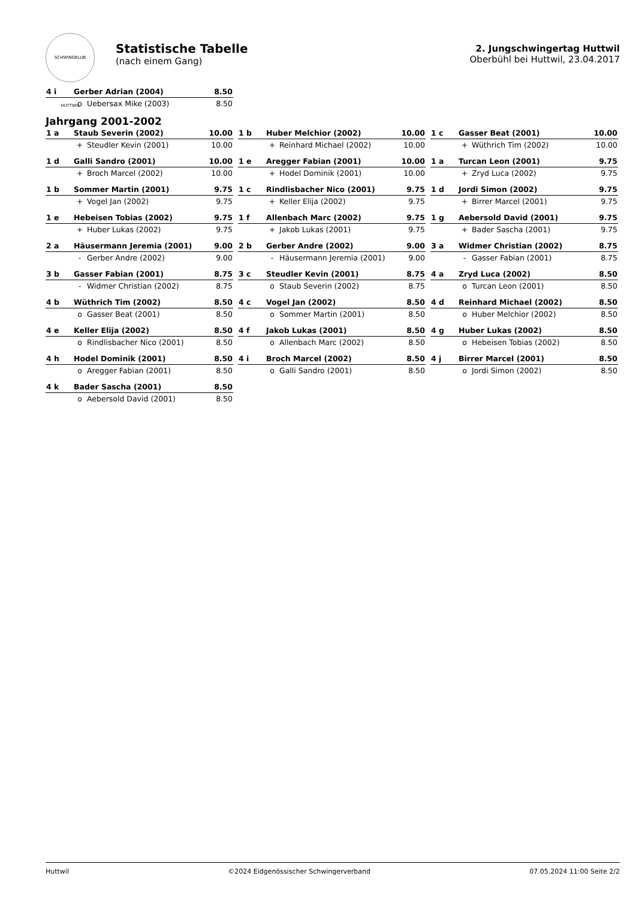SCHWINGKLUB HUTTWIL
Statistische Tabelle
(nach einem Gang)
2. Jungschwingertag Huttwil
Oberbühl bei Huttwil, 23.04.2017
| 4 i | Gerber Adrian (2004) | | 8.50 |
| | o | Uebersax Mike (2003) | 8.50 |
Jahrgang 2001-2002
| 1 a | Staub Severin (2002) | | 10.00 |
| | + | Steudler Kevin (2001) | 10.00 |
| 1 b | Huber Melchior (2002) | | 10.00 |
| | + | Reinhard Michael (2002) | 10.00 |
| 1 c | Gasser Beat (2001) | | 10.00 |
| | + | Wüthrich Tim (2002) | 10.00 |
| 1 d | Galli Sandro (2001) | | 10.00 |
| | + | Broch Marcel (2002) | 10.00 |
| 1 e | Aregger Fabian (2001) | | 10.00 |
| | + | Hodel Dominik (2001) | 10.00 |
| 1 a | Turcan Leon (2001) | | 9.75 |
| | + | Zryd Luca (2002) | 9.75 |
| 1 b | Sommer Martin (2001) | | 9.75 |
| | + | Vogel Jan (2002) | 9.75 |
| 1 c | Rindlisbacher Nico (2001) | | 9.75 |
| | + | Keller Elija (2002) | 9.75 |
| 1 d | Jordi Simon (2002) | | 9.75 |
| | + | Birrer Marcel (2001) | 9.75 |
| 1 e | Hebeisen Tobias (2002) | | 9.75 |
| | + | Huber Lukas (2002) | 9.75 |
| 1 f | Allenbach Marc (2002) | | 9.75 |
| | + | Jakob Lukas (2001) | 9.75 |
| 1 g | Aebersold David (2001) | | 9.75 |
| | + | Bader Sascha (2001) | 9.75 |
| 2 a | Häusermann Jeremia (2001) | | 9.00 |
| | - | Gerber Andre (2002) | 9.00 |
| 2 b | Gerber Andre (2002) | | 9.00 |
| | - | Häusermann Jeremia (2001) | 9.00 |
| 3 a | Widmer Christian (2002) | | 8.75 |
| | - | Gasser Fabian (2001) | 8.75 |
| 3 b | Gasser Fabian (2001) | | 8.75 |
| | - | Widmer Christian (2002) | 8.75 |
| 3 c | Steudler Kevin (2001) | | 8.75 |
| | o | Staub Severin (2002) | 8.75 |
| 4 a | Zryd Luca (2002) | | 8.50 |
| | o | Turcan Leon (2001) | 8.50 |
| 4 b | Wüthrich Tim (2002) | | 8.50 |
| | o | Gasser Beat (2001) | 8.50 |
| 4 c | Vogel Jan (2002) | | 8.50 |
| | o | Sommer Martin (2001) | 8.50 |
| 4 d | Reinhard Michael (2002) | | 8.50 |
| | o | Huber Melchior (2002) | 8.50 |
| 4 e | Keller Elija (2002) | | 8.50 |
| | o | Rindlisbacher Nico (2001) | 8.50 |
| 4 f | Jakob Lukas (2001) | | 8.50 |
| | o | Allenbach Marc (2002) | 8.50 |
| 4 g | Huber Lukas (2002) | | 8.50 |
| | o | Hebeisen Tobias (2002) | 8.50 |
| 4 h | Hodel Dominik (2001) | | 8.50 |
| | o | Aregger Fabian (2001) | 8.50 |
| 4 i | Broch Marcel (2002) | | 8.50 |
| | o | Galli Sandro (2001) | 8.50 |
| 4 j | Birrer Marcel (2001) | | 8.50 |
| | o | Jordi Simon (2002) | 8.50 |
| 4 k | Bader Sascha (2001) | | 8.50 |
| | o | Aebersold David (2001) | 8.50 |
Huttwil ©2024 Eidgenössischer Schwingerverband 07.05.2024 11:00 Seite 2/2